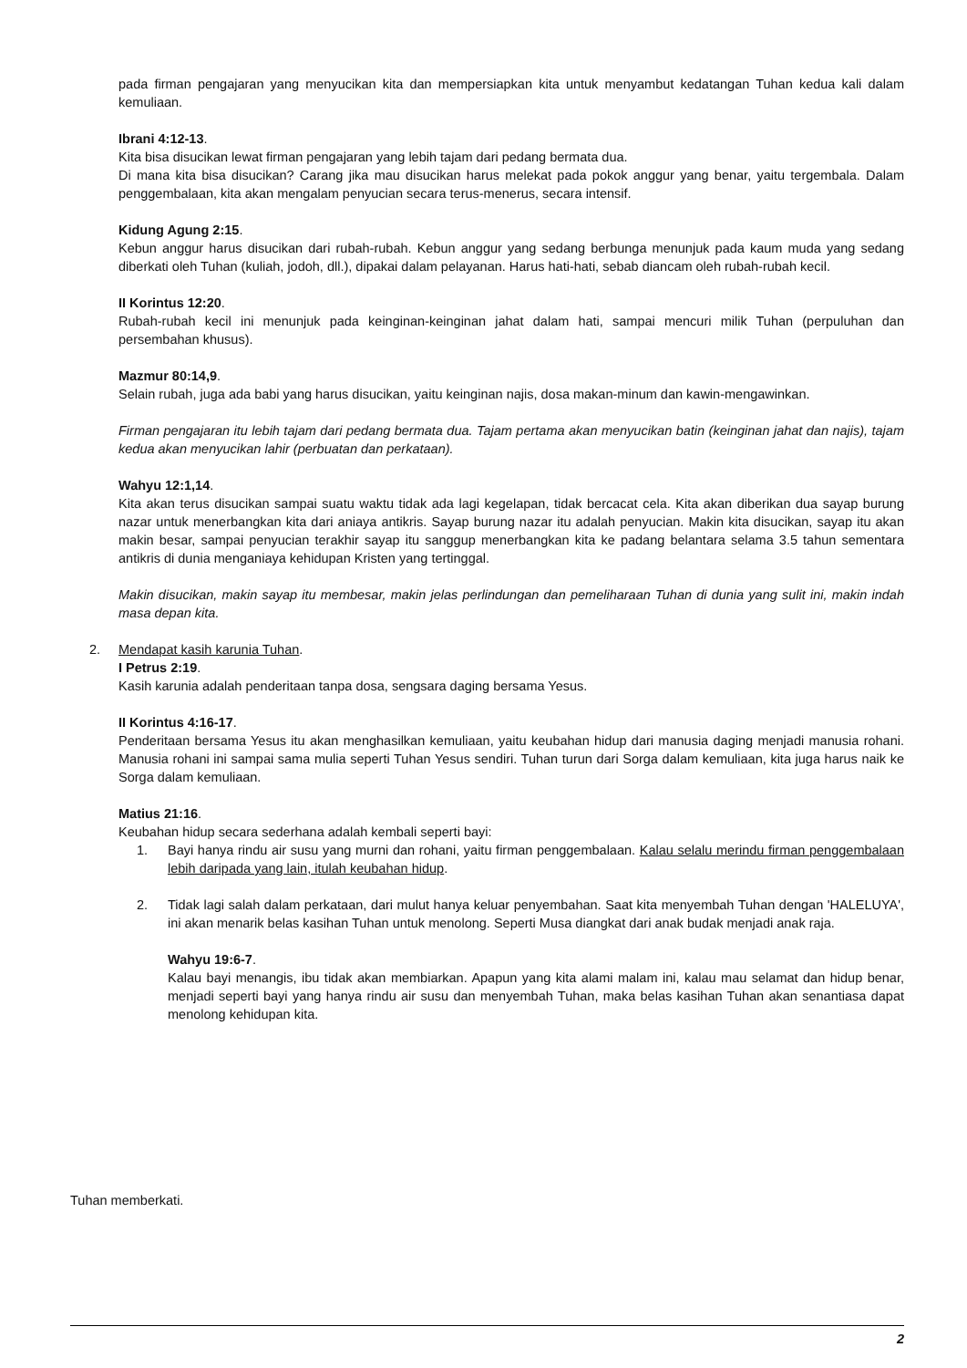pada firman pengajaran yang menyucikan kita dan mempersiapkan kita untuk menyambut kedatangan Tuhan kedua kali dalam kemuliaan.
Ibrani 4:12-13.
Kita bisa disucikan lewat firman pengajaran yang lebih tajam dari pedang bermata dua.
Di mana kita bisa disucikan? Carang jika mau disucikan harus melekat pada pokok anggur yang benar, yaitu tergembala. Dalam penggembalaan, kita akan mengalam penyucian secara terus-menerus, secara intensif.
Kidung Agung 2:15.
Kebun anggur harus disucikan dari rubah-rubah. Kebun anggur yang sedang berbunga menunjuk pada kaum muda yang sedang diberkati oleh Tuhan (kuliah, jodoh, dll.), dipakai dalam pelayanan. Harus hati-hati, sebab diancam oleh rubah-rubah kecil.
II Korintus 12:20.
Rubah-rubah kecil ini menunjuk pada keinginan-keinginan jahat dalam hati, sampai mencuri milik Tuhan (perpuluhan dan persembahan khusus).
Mazmur 80:14,9.
Selain rubah, juga ada babi yang harus disucikan, yaitu keinginan najis, dosa makan-minum dan kawin-mengawinkan.
Firman pengajaran itu lebih tajam dari pedang bermata dua. Tajam pertama akan menyucikan batin (keinginan jahat dan najis), tajam kedua akan menyucikan lahir (perbuatan dan perkataan).
Wahyu 12:1,14.
Kita akan terus disucikan sampai suatu waktu tidak ada lagi kegelapan, tidak bercacat cela. Kita akan diberikan dua sayap burung nazar untuk menerbangkan kita dari aniaya antikris. Sayap burung nazar itu adalah penyucian. Makin kita disucikan, sayap itu akan makin besar, sampai penyucian terakhir sayap itu sanggup menerbangkan kita ke padang belantara selama 3.5 tahun sementara antikris di dunia menganiaya kehidupan Kristen yang tertinggal.
Makin disucikan, makin sayap itu membesar, makin jelas perlindungan dan pemeliharaan Tuhan di dunia yang sulit ini, makin indah masa depan kita.
2. Mendapat kasih karunia Tuhan.
I Petrus 2:19.
Kasih karunia adalah penderitaan tanpa dosa, sengsara daging bersama Yesus.
II Korintus 4:16-17.
Penderitaan bersama Yesus itu akan menghasilkan kemuliaan, yaitu keubahan hidup dari manusia daging menjadi manusia rohani. Manusia rohani ini sampai sama mulia seperti Tuhan Yesus sendiri. Tuhan turun dari Sorga dalam kemuliaan, kita juga harus naik ke Sorga dalam kemuliaan.
Matius 21:16.
Keubahan hidup secara sederhana adalah kembali seperti bayi:
1. Bayi hanya rindu air susu yang murni dan rohani, yaitu firman penggembalaan. Kalau selalu merindu firman penggembalaan lebih daripada yang lain, itulah keubahan hidup.
2. Tidak lagi salah dalam perkataan, dari mulut hanya keluar penyembahan. Saat kita menyembah Tuhan dengan 'HALELUYA', ini akan menarik belas kasihan Tuhan untuk menolong. Seperti Musa diangkat dari anak budak menjadi anak raja.
Wahyu 19:6-7.
Kalau bayi menangis, ibu tidak akan membiarkan. Apapun yang kita alami malam ini, kalau mau selamat dan hidup benar, menjadi seperti bayi yang hanya rindu air susu dan menyembah Tuhan, maka belas kasihan Tuhan akan senantiasa dapat menolong kehidupan kita.
Tuhan memberkati.
2